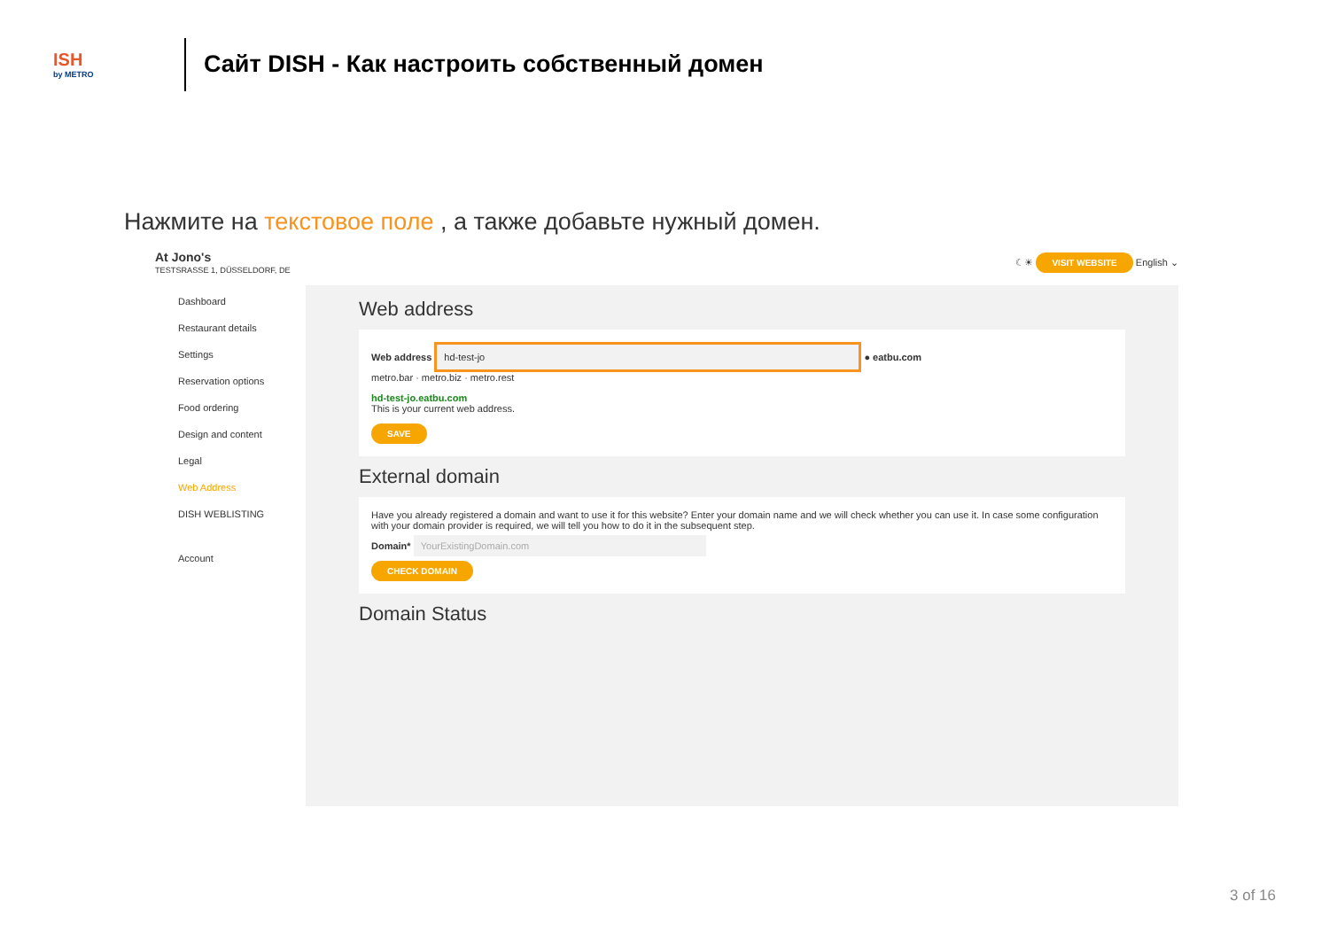ISH
by METRO
Сайт DISH - Как настроить собственный домен
Нажмите на текстовое поле , а также добавьте нужный домен.
At Jono's
TESTSRASSE 1, DÜSSELDORF, DE
☾☀ VISIT WEBSITE English ⌄
Dashboard
Restaurant details
Settings
Reservation options
Food ordering
Design and content
Legal
Web Address
DISH WEBLISTING
Account
Web address
Web address hd-test-jo ● eatbu.com
metro.bar · metro.biz · metro.rest
hd-test-jo.eatbu.com
This is your current web address.
SAVE
External domain
Have you already registered a domain and want to use it for this website? Enter your domain name and we will check whether you can use it. In case some configuration with your domain provider is required, we will tell you how to do it in the subsequent step.
Domain* YourExistingDomain.com
CHECK DOMAIN
Domain Status
3 of 16